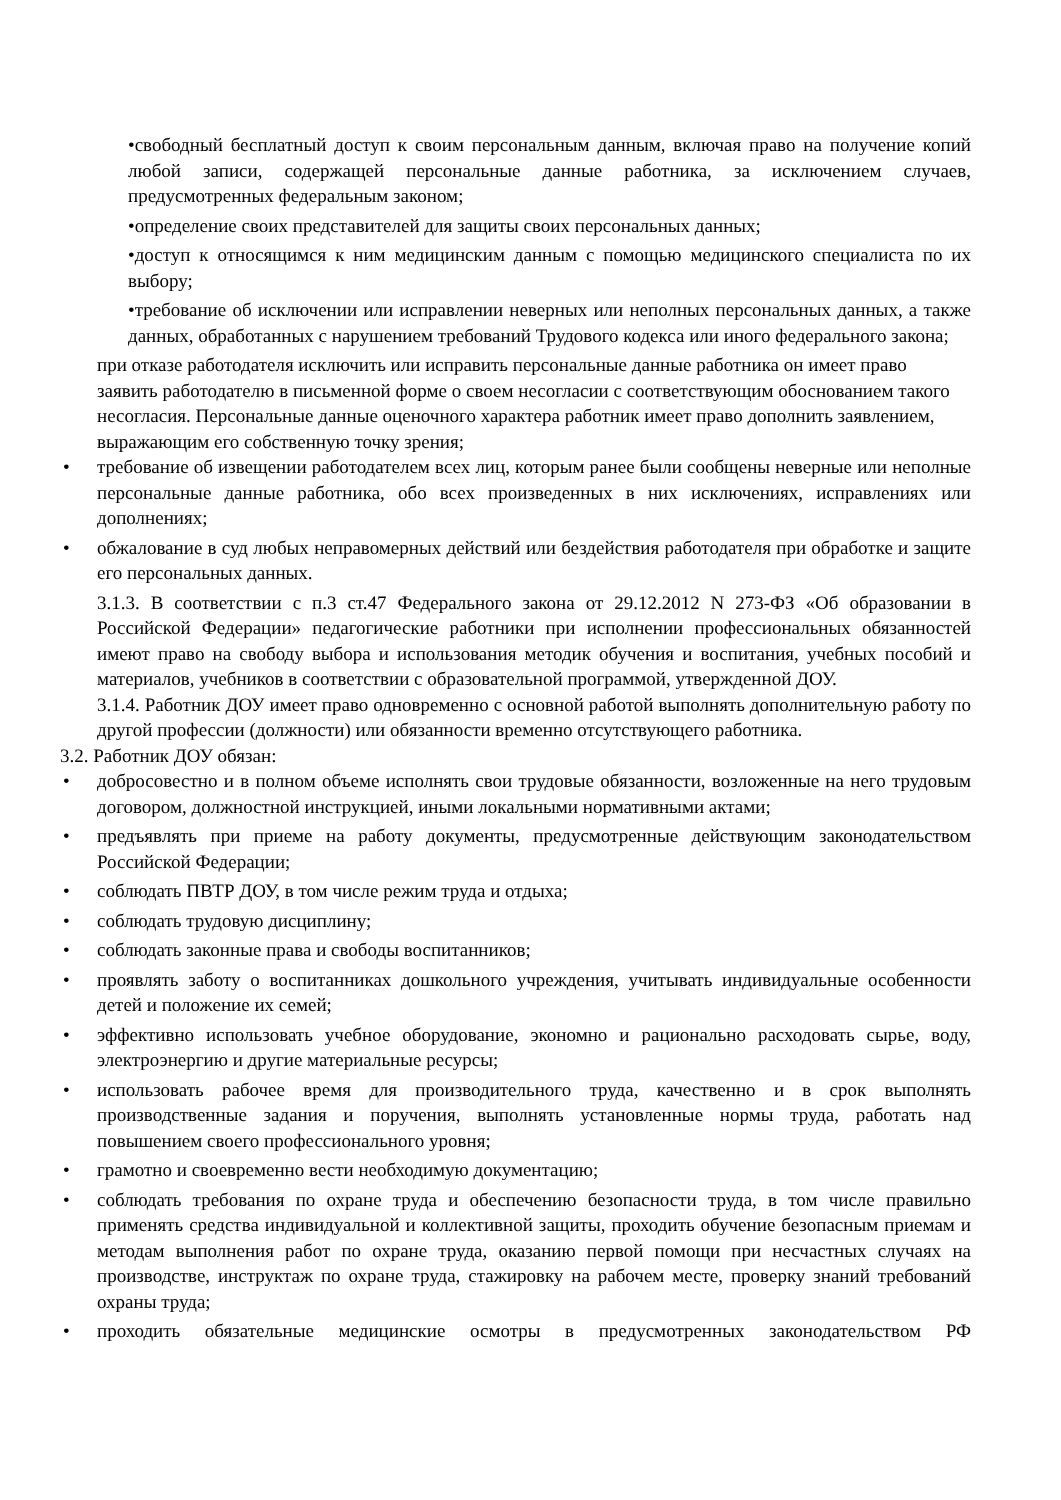•свободный бесплатный доступ к своим персональным данным, включая право на получение копий любой записи, содержащей персональные данные работника, за исключением случаев, предусмотренных федеральным законом;
•определение своих представителей для защиты своих персональных данных;
•доступ к относящимся к ним медицинским данным с помощью медицинского специалиста по их выбору;
•требование об исключении или исправлении неверных или неполных персональных данных, а также данных, обработанных с нарушением требований Трудового кодекса или иного федерального закона;
при отказе работодателя исключить или исправить персональные данные работника он имеет право заявить работодателю в письменной форме о своем несогласии с соответствующим обоснованием такого несогласия. Персональные данные оценочного характера работник имеет право дополнить заявлением, выражающим его собственную точку зрения;
• требование об извещении работодателем всех лиц, которым ранее были сообщены неверные или неполные персональные данные работника, обо всех произведенных в них исключениях, исправлениях или дополнениях;
• обжалование в суд любых неправомерных действий или бездействия работодателя при обработке и защите его персональных данных.
3.1.3. В соответствии с п.3 ст.47 Федерального закона от 29.12.2012 N 273-ФЗ «Об образовании в Российской Федерации» педагогические работники при исполнении профессиональных обязанностей имеют право на свободу выбора и использования методик обучения и воспитания, учебных пособий и материалов, учебников в соответствии с образовательной программой, утвержденной ДОУ.
3.1.4. Работник ДОУ имеет право одновременно с основной работой выполнять дополнительную работу по другой профессии (должности) или обязанности временно отсутствующего работника.
3.2. Работник ДОУ обязан:
• добросовестно и в полном объеме исполнять свои трудовые обязанности, возложенные на него трудовым договором, должностной инструкцией, иными локальными нормативными актами;
• предъявлять при приеме на работу документы, предусмотренные действующим законодательством Российской Федерации;
• соблюдать ПВТР ДОУ, в том числе режим труда и отдыха;
• соблюдать трудовую дисциплину;
• соблюдать законные права и свободы воспитанников;
• проявлять заботу о воспитанниках дошкольного учреждения, учитывать индивидуальные особенности детей и положение их семей;
• эффективно использовать учебное оборудование, экономно и рационально расходовать сырье, воду, электроэнергию и другие материальные ресурсы;
• использовать рабочее время для производительного труда, качественно и в срок выполнять производственные задания и поручения, выполнять установленные нормы труда, работать над повышением своего профессионального уровня;
• грамотно и своевременно вести необходимую документацию;
• соблюдать требования по охране труда и обеспечению безопасности труда, в том числе правильно применять средства индивидуальной и коллективной защиты, проходить обучение безопасным приемам и методам выполнения работ по охране труда, оказанию первой помощи при несчастных случаях на производстве, инструктаж по охране труда, стажировку на рабочем месте, проверку знаний требований охраны труда;
• проходить обязательные медицинские осмотры в предусмотренных законодательством РФ